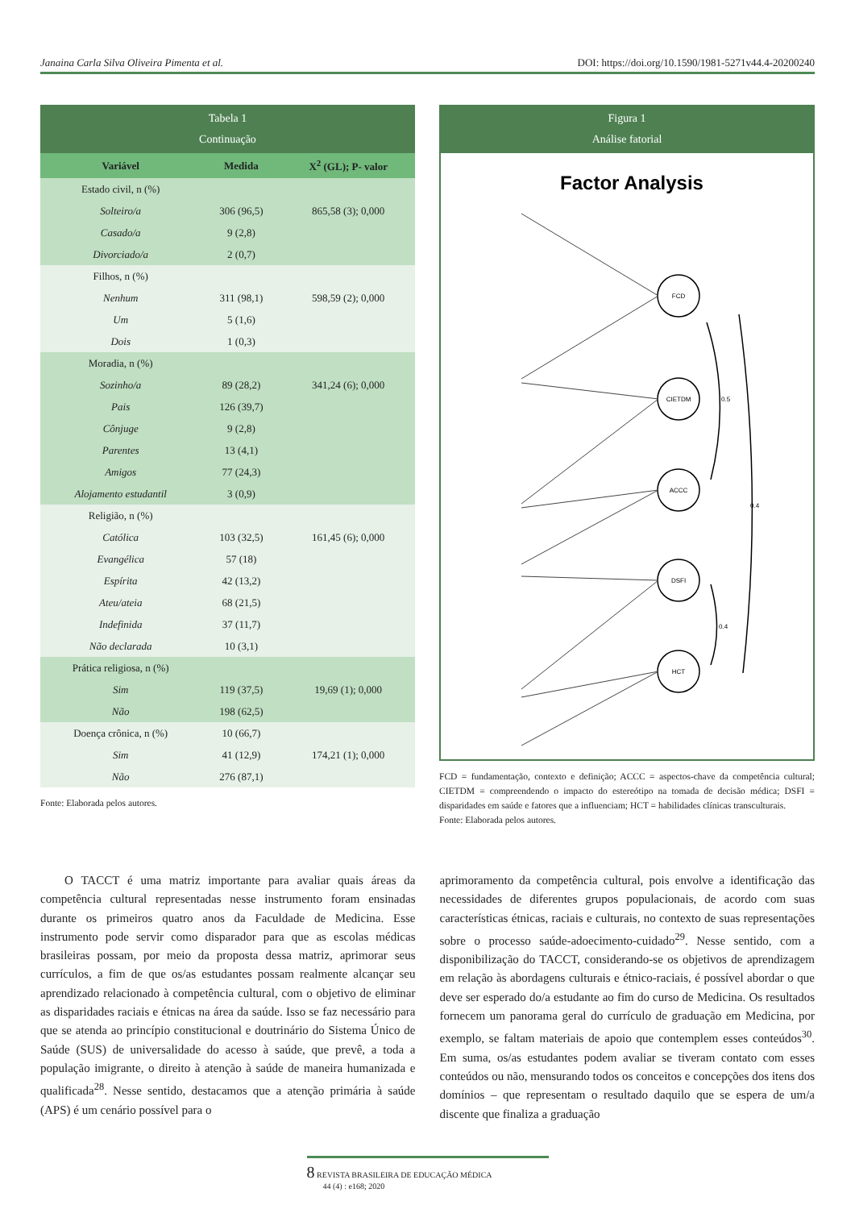Janaina Carla Silva Oliveira Pimenta et al. DOI: https://doi.org/10.1590/1981-5271v44.4-20200240
Tabela 1
Continuação
| Variável | Medida | X<sup>2</sup> (GL); P- valor |
| --- | --- | --- |
| Estado civil, n (%) | | |
| Solteiro/a | 306 (96,5) | 865,58 (3); 0,000 |
| Casado/a | 9 (2,8) | |
| Divorciado/a | 2 (0,7) | |
| Filhos, n (%) | | |
| Nenhum | 311 (98,1) | 598,59 (2); 0,000 |
| Um | 5 (1,6) | |
| Dois | 1 (0,3) | |
| Moradia, n (%) | | |
| Sozinho/a | 89 (28,2) | 341,24 (6); 0,000 |
| Pais | 126 (39,7) | |
| Cônjuge | 9 (2,8) | |
| Parentes | 13 (4,1) | |
| Amigos | 77 (24,3) | |
| Alojamento estudantil | 3 (0,9) | |
| Religião, n (%) | | |
| Católica | 103 (32,5) | 161,45 (6); 0,000 |
| Evangélica | 57 (18) | |
| Espírita | 42 (13,2) | |
| Ateu/ateia | 68 (21,5) | |
| Indefinida | 37 (11,7) | |
| Não declarada | 10 (3,1) | |
| Prática religiosa, n (%) | | |
| Sim | 119 (37,5) | 19,69 (1); 0,000 |
| Não | 198 (62,5) | |
| Doença crônica, n (%) | 10 (66,7) | |
| Sim | 41 (12,9) | 174,21 (1); 0,000 |
| Não | 276 (87,1) | |
Fonte: Elaborada pelos autores.
Figura 1
Análise fatorial
Factor Analysis
FCD
CIETDM
ACCC
DSFI
HCT
0.5
0.4
0.4
FCD = fundamentação, contexto e definição; ACCC = aspectos-chave da competência cultural; CIETDM = compreendendo o impacto do estereótipo na tomada de decisão médica; DSFI = disparidades em saúde e fatores que a influenciam; HCT = habilidades clínicas transculturais.
Fonte: Elaborada pelos autores.
  O TACCT é uma matriz importante para avaliar quais áreas da competência cultural representadas nesse instrumento foram ensinadas durante os primeiros quatro anos da Faculdade de Medicina. Esse instrumento pode servir como disparador para que as escolas médicas brasileiras possam, por meio da proposta dessa matriz, aprimorar seus currículos, a fim de que os/as estudantes possam realmente alcançar seu aprendizado relacionado à competência cultural, com o objetivo de eliminar as disparidades raciais e étnicas na área da saúde. Isso se faz necessário para que se atenda ao princípio constitucional e doutrinário do Sistema Único de Saúde (SUS) de universalidade do acesso à saúde, que prevê, a toda a população imigrante, o direito à atenção à saúde de maneira humanizada e qualificada<sup>28</sup>. Nesse sentido, destacamos que a atenção primária à saúde (APS) é um cenário possível para o
aprimoramento da competência cultural, pois envolve a identificação das necessidades de diferentes grupos populacionais, de acordo com suas características étnicas, raciais e culturais, no contexto de suas representações sobre o processo saúde-adoecimento-cuidado<sup>29</sup>. Nesse sentido, com a disponibilização do TACCT, considerando-se os objetivos de aprendizagem em relação às abordagens culturais e étnico-raciais, é possível abordar o que deve ser esperado do/a estudante ao fim do curso de Medicina. Os resultados fornecem um panorama geral do currículo de graduação em Medicina, por exemplo, se faltam materiais de apoio que contemplem esses conteúdos<sup>30</sup>. Em suma, os/as estudantes podem avaliar se tiveram contato com esses conteúdos ou não, mensurando todos os conceitos e concepções dos itens dos domínios – que representam o resultado daquilo que se espera de um/a discente que finaliza a graduação
8 REVISTA BRASILEIRA DE EDUCAÇÃO MÉDICA
  44 (4) : e168; 2020